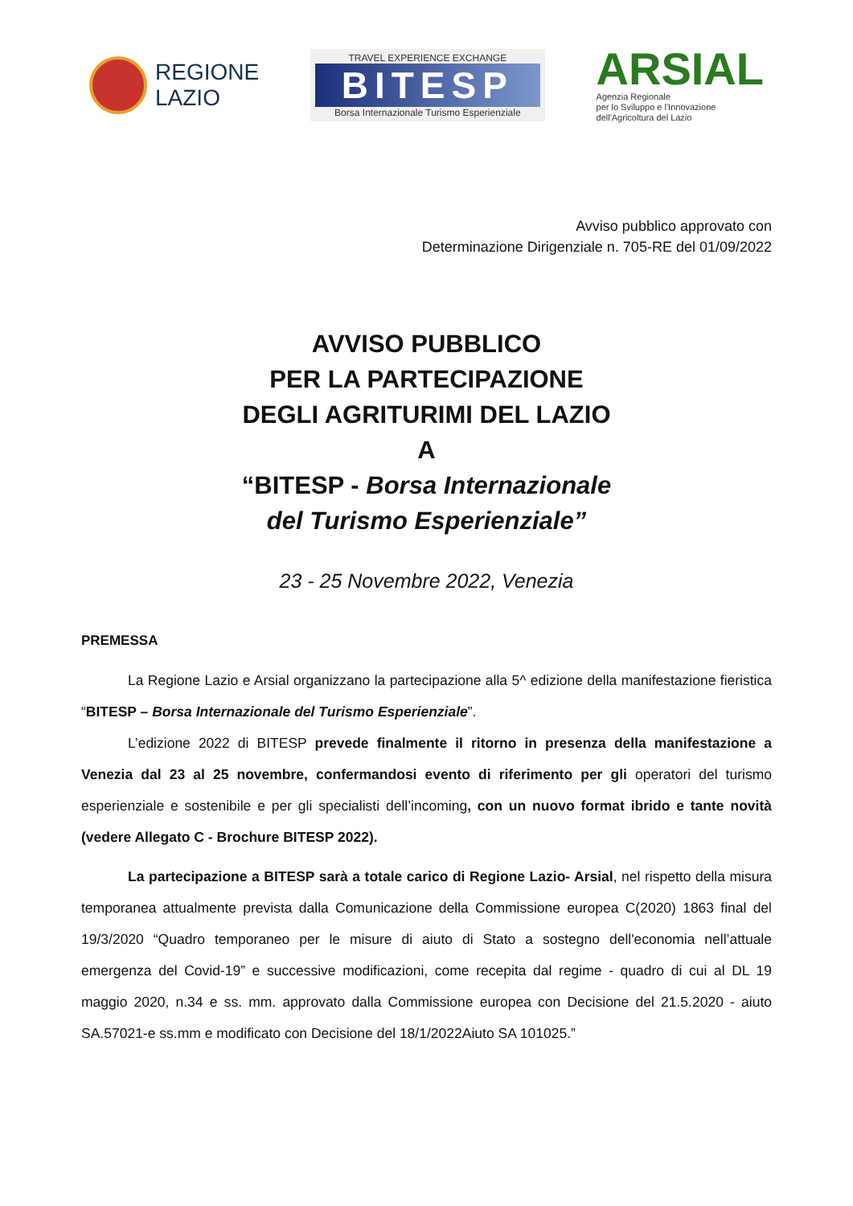REGIONE
LAZIO
TRAVEL EXPERIENCE EXCHANGE
BITESP
Borsa Internazionale Turismo Esperienziale
ARSIAL
Agenzia Regionale
per lo Sviluppo e l'Innovazione
dell'Agricoltura del Lazio
Avviso pubblico approvato con
Determinazione Dirigenziale n. 705-RE del 01/09/2022
AVVISO PUBBLICO
PER LA PARTECIPAZIONE
DEGLI AGRITURIMI DEL LAZIO
A
“BITESP - Borsa Internazionale
del Turismo Esperienziale”
23 - 25 Novembre 2022, Venezia
PREMESSA
La Regione Lazio e Arsial organizzano la partecipazione alla 5^ edizione della manifestazione fieristica “BITESP – Borsa Internazionale del Turismo Esperienziale”.
L’edizione 2022 di BITESP prevede finalmente il ritorno in presenza della manifestazione a Venezia dal 23 al 25 novembre, confermandosi evento di riferimento per gli operatori del turismo esperienziale e sostenibile e per gli specialisti dell’incoming, con un nuovo format ibrido e tante novità (vedere Allegato C - Brochure BITESP 2022).
La partecipazione a BITESP sarà a totale carico di Regione Lazio- Arsial, nel rispetto della misura temporanea attualmente prevista dalla Comunicazione della Commissione europea C(2020) 1863 final del 19/3/2020 “Quadro temporaneo per le misure di aiuto di Stato a sostegno dell'economia nell’attuale emergenza del Covid-19” e successive modificazioni, come recepita dal regime - quadro di cui al DL 19 maggio 2020, n.34 e ss. mm. approvato dalla Commissione europea con Decisione del 21.5.2020 - aiuto SA.57021-e ss.mm e modificato con Decisione del 18/1/2022Aiuto SA 101025.”